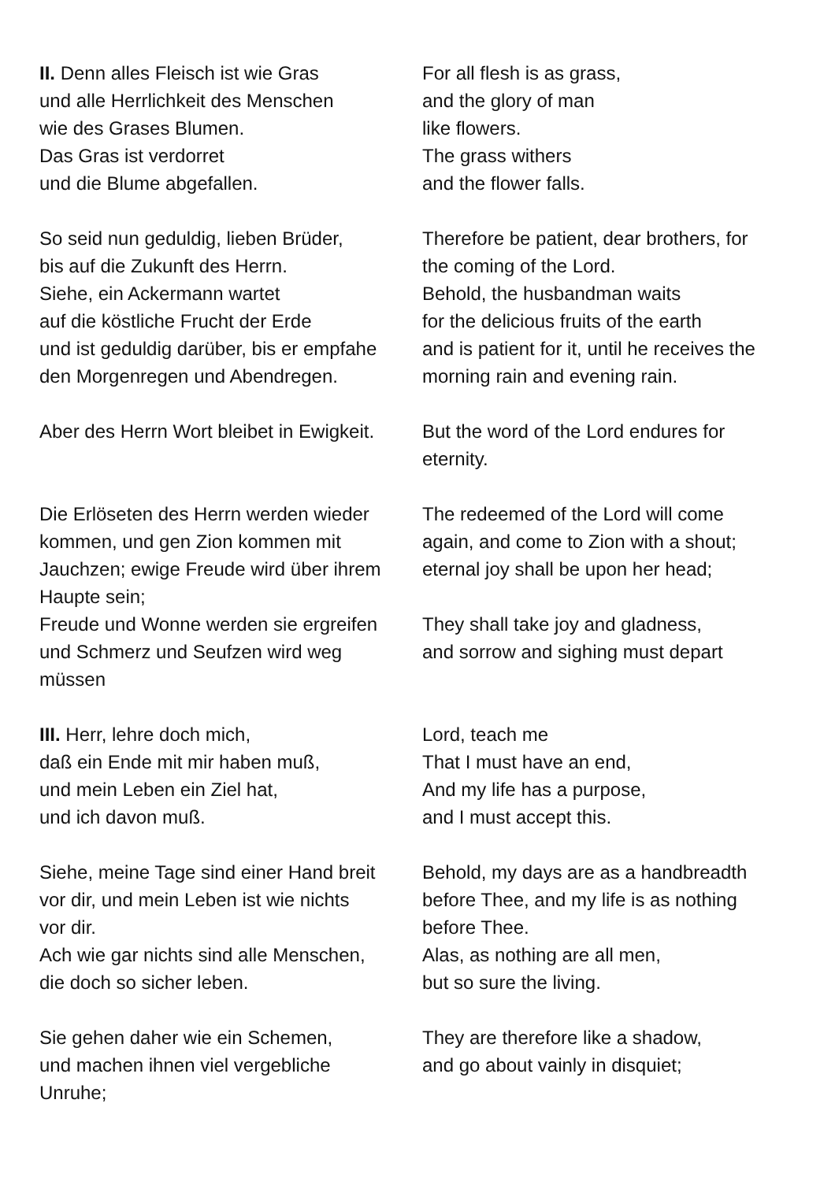| II. Denn alles Fleisch ist wie Gras und alle Herrlichkeit des Menschen wie des Grases Blumen. Das Gras ist verdorret und die Blume abgefallen. | For all flesh is as grass, and the glory of man like flowers. The grass withers and the flower falls. |
| So seid nun geduldig, lieben Brüder, bis auf die Zukunft des Herrn. Siehe, ein Ackermann wartet auf die köstliche Frucht der Erde und ist geduldig darüber, bis er empfahe den Morgenregen und Abendregen. | Therefore be patient, dear brothers, for the coming of the Lord. Behold, the husbandman waits for the delicious fruits of the earth and is patient for it, until he receives the morning rain and evening rain. |
| Aber des Herrn Wort bleibet in Ewigkeit. | But the word of the Lord endures for eternity. |
| Die Erlöseten des Herrn werden wieder kommen, und gen Zion kommen mit Jauchzen; ewige Freude wird über ihrem Haupte sein; | The redeemed of the Lord will come again, and come to Zion with a shout; eternal joy shall be upon her head; |
| Freude und Wonne werden sie ergreifen und Schmerz und Seufzen wird weg müssen | They shall take joy and gladness, and sorrow and sighing must depart |
| III. Herr, lehre doch mich, daß ein Ende mit mir haben muß, und mein Leben ein Ziel hat, und ich davon muß. | Lord, teach me That I must have an end, And my life has a purpose, and I must accept this. |
| Siehe, meine Tage sind einer Hand breit vor dir, und mein Leben ist wie nichts vor dir. Ach wie gar nichts sind alle Menschen, die doch so sicher leben. | Behold, my days are as a handbreadth before Thee, and my life is as nothing before Thee. Alas, as nothing are all men, but so sure the living. |
| Sie gehen daher wie ein Schemen, und machen ihnen viel vergebliche Unruhe; | They are therefore like a shadow, and go about vainly in disquiet; |